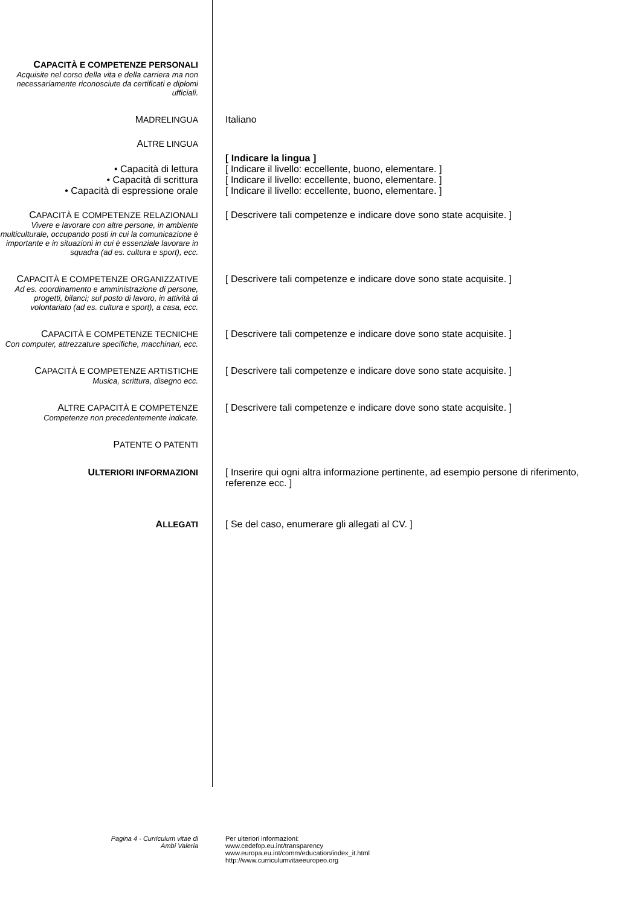CAPACITÀ E COMPETENZE PERSONALI
Acquisite nel corso della vita e della carriera ma non necessariamente riconosciute da certificati e diplomi ufficiali.
MADRELINGUA Italiano
ALTRE LINGUA
[ Indicare la lingua ]
• Capacità di lettura [ Indicare il livello: eccellente, buono, elementare. ]
• Capacità di scrittura [ Indicare il livello: eccellente, buono, elementare. ]
• Capacità di espressione orale [ Indicare il livello: eccellente, buono, elementare. ]
CAPACITÀ E COMPETENZE RELAZIONALI
Vivere e lavorare con altre persone, in ambiente multiculturale, occupando posti in cui la comunicazione è importante e in situazioni in cui è essenziale lavorare in squadra (ad es. cultura e sport), ecc.
[ Descrivere tali competenze e indicare dove sono state acquisite. ]
CAPACITÀ E COMPETENZE ORGANIZZATIVE
Ad es. coordinamento e amministrazione di persone, progetti, bilanci; sul posto di lavoro, in attività di volontariato (ad es. cultura e sport), a casa, ecc.
[ Descrivere tali competenze e indicare dove sono state acquisite. ]
CAPACITÀ E COMPETENZE TECNICHE
Con computer, attrezzature specifiche, macchinari, ecc.
[ Descrivere tali competenze e indicare dove sono state acquisite. ]
CAPACITÀ E COMPETENZE ARTISTICHE
Musica, scrittura, disegno ecc.
[ Descrivere tali competenze e indicare dove sono state acquisite. ]
ALTRE CAPACITÀ E COMPETENZE
Competenze non precedentemente indicate.
[ Descrivere tali competenze e indicare dove sono state acquisite. ]
PATENTE O PATENTI
ULTERIORI INFORMAZIONI [ Inserire qui ogni altra informazione pertinente, ad esempio persone di riferimento, referenze ecc. ]
ALLEGATI [ Se del caso, enumerare gli allegati al CV. ]
Pagina 4 - Curriculum vitae di
Ambi Valeria
Per ulteriori informazioni:
www.cedefop.eu.int/transparency
www.europa.eu.int/comm/education/index_it.html
http://www.curriculumvitaeeuropeo.org